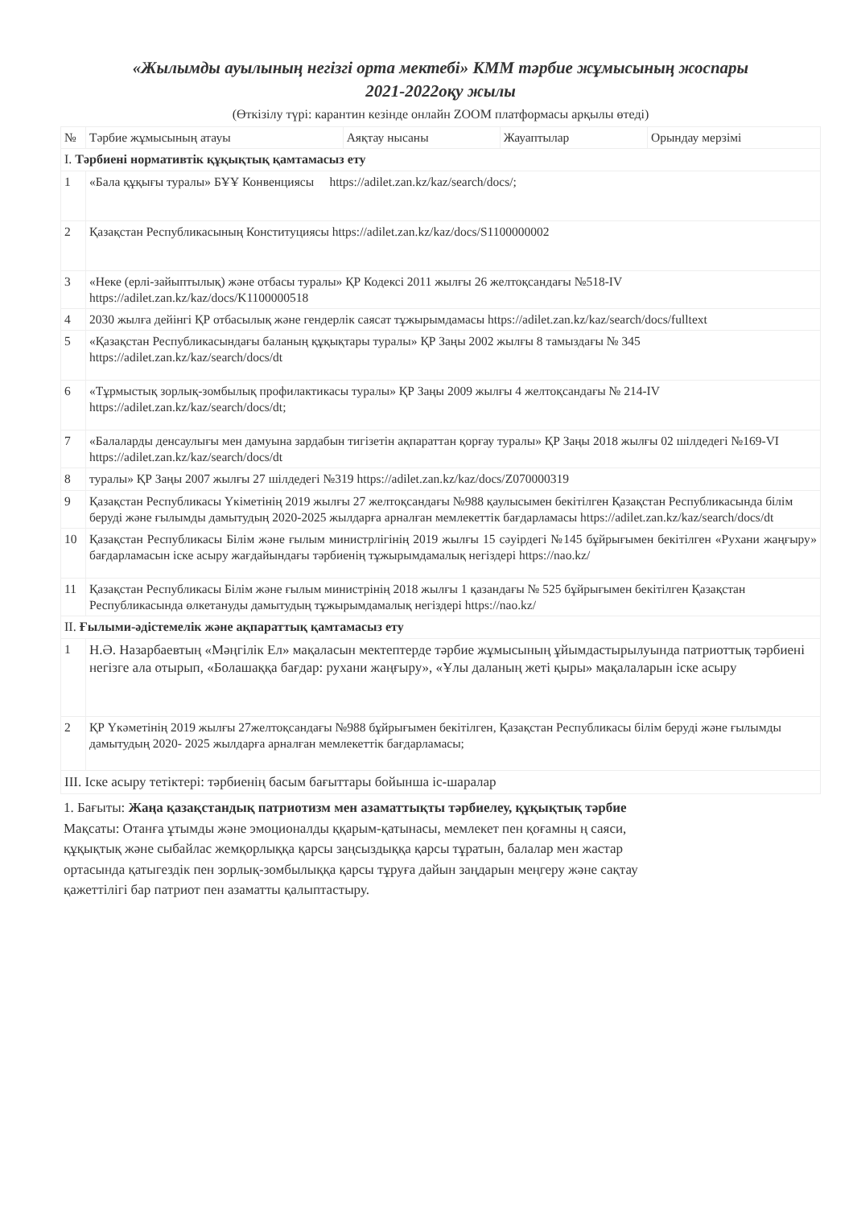«Жылымды ауылының негізгі орта мектебі» КММ тәрбие жұмысының жоспары
2021-2022оқу жылы
(Өткізілу түрі: карантин кезінде онлайн ZOOM платформасы арқылы өтеді)
| № | Тәрбие жұмысының атауы | Аяқтау нысаны | Жауаптылар | Орындау мерзімі |
| --- | --- | --- | --- | --- |
| І. Тәрбиені нормативтік құқықтық қамтамасыз ету | | | | |
| 1 | «Бала құқығы туралы» БҰҰ Конвенциясы https://adilet.zan.kz/kaz/search/docs/ ; | | | |
| 2 | Қазақстан Республикасының Конституциясы https://adilet.zan.kz/kaz/docs/S1100000002 | | | |
| 3 | «Неке (ерлі-зайыптылық) және отбасы туралы» ҚР Кодексі 2011 жылғы 26 желтоқсандағы №518-IV https://adilet.zan.kz/kaz/docs/K1100000518 | | | |
| 4 | 2030 жылға дейінгі ҚР отбасылық және гендерлік саясат тұжырымдамасы https://adilet.zan.kz/kaz/search/docs/fulltext | | | |
| 5 | «Қазақстан Республикасындағы баланың құқықтары туралы» ҚР Заңы 2002 жылғы 8 тамыздағы № 345 https://adilet.zan.kz/kaz/search/docs/dt | | | |
| 6 | «Тұрмыстық зорлық-зомбылық профилактикасы туралы» ҚР Заңы 2009 жылғы 4 желтоқсандағы № 214-IV https://adilet.zan.kz/kaz/search/docs/dt ; | | | |
| 7 | «Балаларды денсаулығы мен дамуына зардабын тигізетін ақпараттан қорғау туралы» ҚР Заңы 2018 жылғы 02 шілдедегі №169-VI https://adilet.zan.kz/kaz/search/docs/dt | | | |
| 8 | туралы» ҚР Заңы 2007 жылғы 27 шілдедегі №319 https://adilet.zan.kz/kaz/docs/Z070000319 | | | |
| 9 | Қазақстан Республикасы Үкіметінің 2019 жылғы 27 желтоқсандағы №988 қаулысымен бекітілген Қазақстан Республикасында білім беруді және ғылымды дамытудың 2020-2025 жылдарға арналған мемлекеттік бағдарламасы https://adilet.zan.kz/kaz/search/docs/dt | | | |
| 10 | Қазақстан Республикасы Білім және ғылым министрлігінің 2019 жылғы 15 сәуірдегі №145 бұйрығымен бекітілген «Рухани жаңғыру» бағдарламасын іске асыру жағдайындағы тәрбиенің тұжырымдамалық негіздері https://nao.kz/ | | | |
| 11 | Қазақстан Республикасы Білім және ғылым министрінің 2018 жылғы 1 қазандағы № 525 бұйрығымен бекітілген Қазақстан Республикасында өлкетануды дамытудың тұжырымдамалық негіздері https://nao.kz/ | | | |
| ІІ. Ғылыми-әдістемелік және ақпараттық қамтамасыз ету | | | | |
| 1 | Н.Ә. Назарбаевтың «Мәңгілік Ел» мақаласын мектептерде тәрбие жұмысының ұйымдастырылуында патриоттық тәрбиені негізге ала отырып, «Болашаққа бағдар: рухани жаңғыру», «Ұлы даланың жеті қыры» мақалаларын іске асыру | | | |
| 2 | ҚР Үкәметінің 2019 жылғы 27желтоқсандағы №988 бұйрығымен бекітілген, Қазақстан Республикасы білім беруді және ғылымды дамытудың 2020- 2025 жылдарға арналған мемлекеттік бағдарламасы; | | | |
| ІІІ. Іске асыру тетіктері: тәрбиенің басым бағыттары бойынша іс-шаралар | | | | |
1. Бағыты: Жаңа қазақстандық патриотизм мен азаматтықты тәрбиелеу, құқықтық тәрбие
Мақсаты: Отанға ұтымды және эмоционалды ққарым-қатынасы, мемлекет пен қоғамны ң саяси, құқықтық және сыбайлас жемқорлыққа қарсы заңсыздыққа қарсы тұратын, балалар мен жастар ортасында қатыгездік пен зорлық-зомбылыққа қарсы тұруға дайын заңдарын меңгеру және сақтау қажеттілігі бар патриот пен азаматты қалыптастыру.